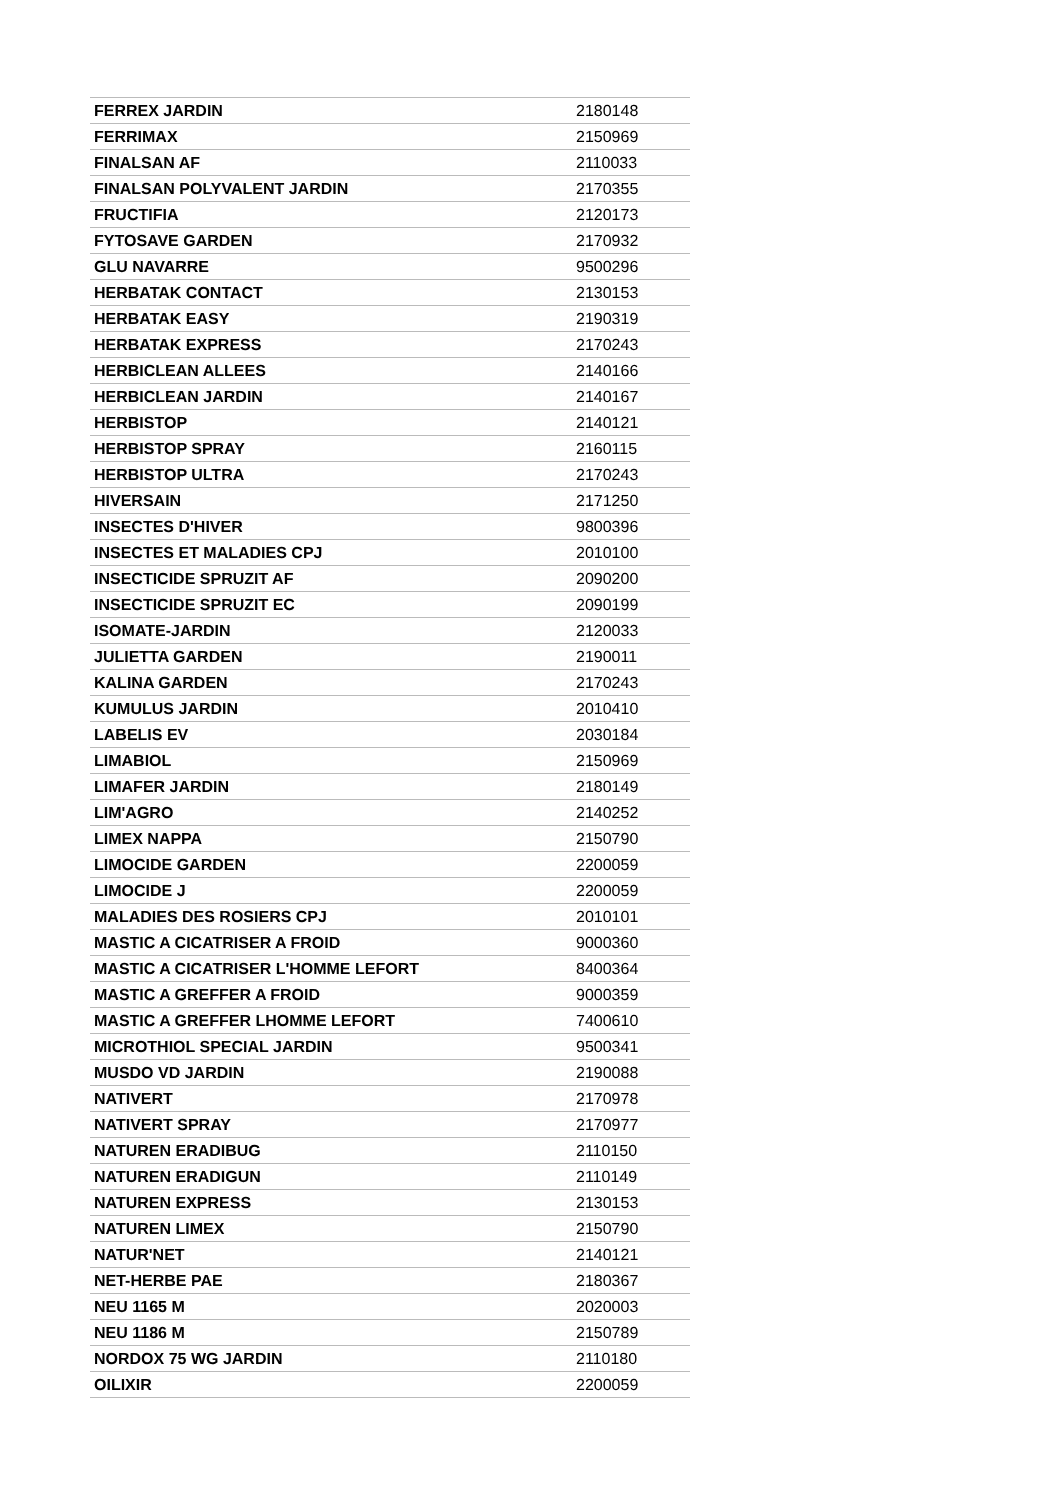| FERREX JARDIN | 2180148 |
| FERRIMAX | 2150969 |
| FINALSAN AF | 2110033 |
| FINALSAN POLYVALENT JARDIN | 2170355 |
| FRUCTIFIA | 2120173 |
| FYTOSAVE GARDEN | 2170932 |
| GLU NAVARRE | 9500296 |
| HERBATAK CONTACT | 2130153 |
| HERBATAK EASY | 2190319 |
| HERBATAK EXPRESS | 2170243 |
| HERBICLEAN ALLEES | 2140166 |
| HERBICLEAN JARDIN | 2140167 |
| HERBISTOP | 2140121 |
| HERBISTOP SPRAY | 2160115 |
| HERBISTOP ULTRA | 2170243 |
| HIVERSAIN | 2171250 |
| INSECTES D'HIVER | 9800396 |
| INSECTES ET MALADIES CPJ | 2010100 |
| INSECTICIDE SPRUZIT AF | 2090200 |
| INSECTICIDE SPRUZIT EC | 2090199 |
| ISOMATE-JARDIN | 2120033 |
| JULIETTA GARDEN | 2190011 |
| KALINA GARDEN | 2170243 |
| KUMULUS JARDIN | 2010410 |
| LABELIS EV | 2030184 |
| LIMABIOL | 2150969 |
| LIMAFER JARDIN | 2180149 |
| LIM'AGRO | 2140252 |
| LIMEX NAPPA | 2150790 |
| LIMOCIDE GARDEN | 2200059 |
| LIMOCIDE J | 2200059 |
| MALADIES DES ROSIERS CPJ | 2010101 |
| MASTIC A CICATRISER A FROID | 9000360 |
| MASTIC A CICATRISER L'HOMME LEFORT | 8400364 |
| MASTIC A GREFFER A FROID | 9000359 |
| MASTIC A GREFFER LHOMME LEFORT | 7400610 |
| MICROTHIOL SPECIAL JARDIN | 9500341 |
| MUSDO VD JARDIN | 2190088 |
| NATIVERT | 2170978 |
| NATIVERT SPRAY | 2170977 |
| NATUREN ERADIBUG | 2110150 |
| NATUREN ERADIGUN | 2110149 |
| NATUREN EXPRESS | 2130153 |
| NATUREN LIMEX | 2150790 |
| NATUR'NET | 2140121 |
| NET-HERBE PAE | 2180367 |
| NEU 1165 M | 2020003 |
| NEU 1186 M | 2150789 |
| NORDOX 75 WG JARDIN | 2110180 |
| OILIXIR | 2200059 |